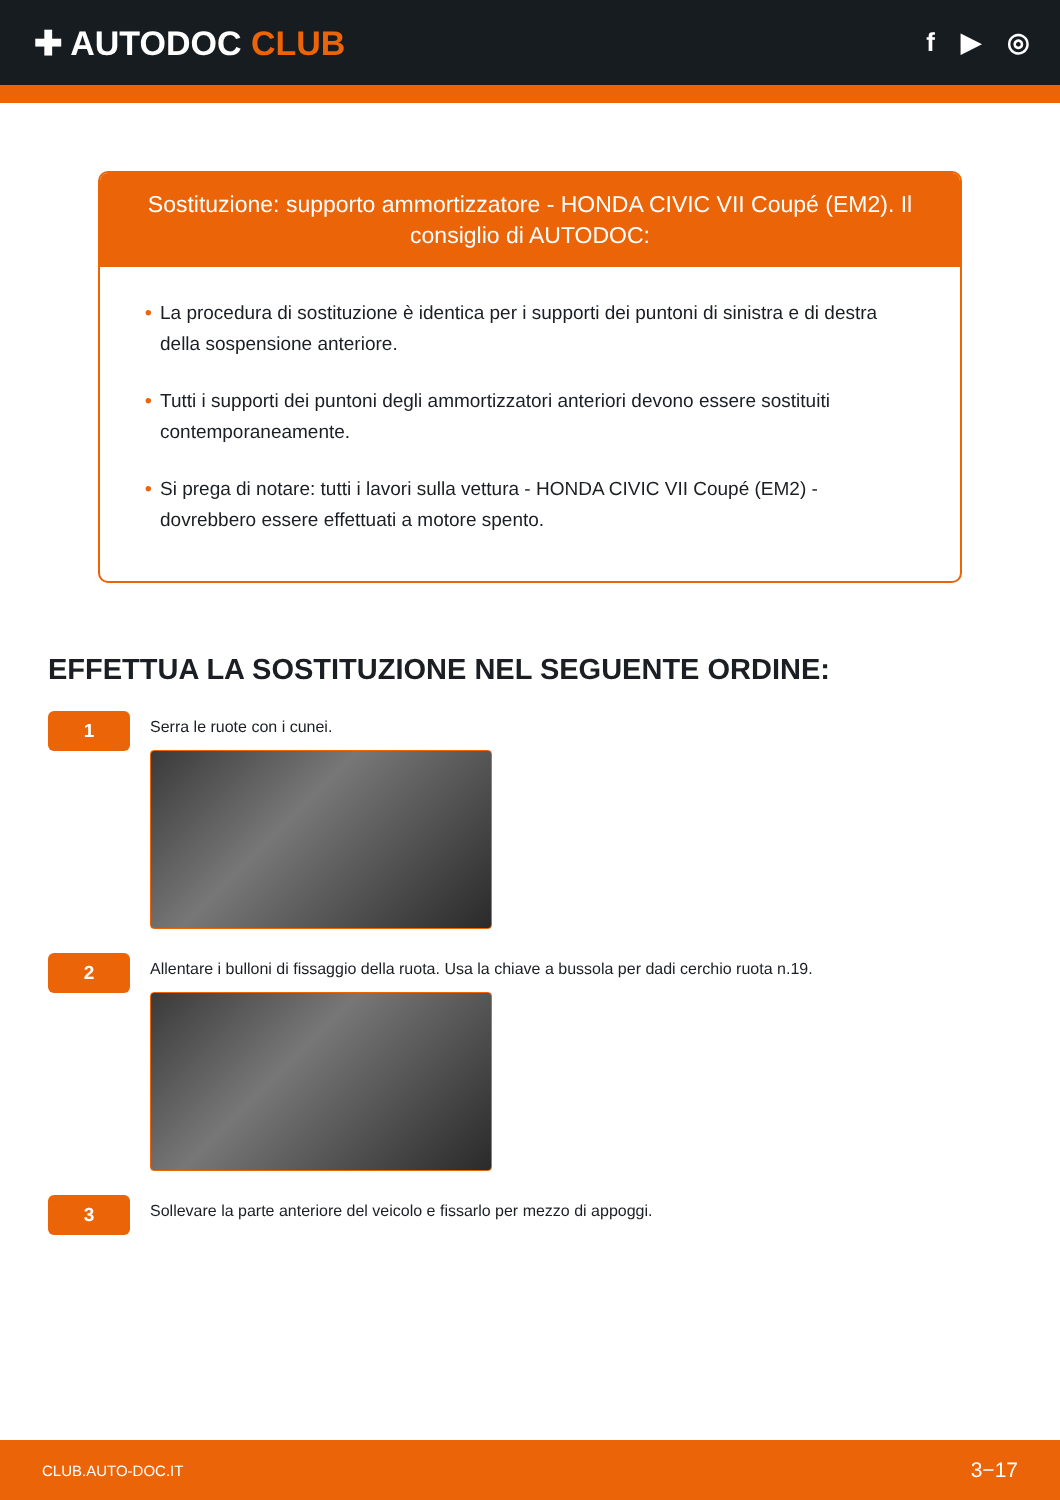✚ AUTODOC CLUB
f ▶ ◎
Sostituzione: supporto ammortizzatore - HONDA CIVIC VII Coupé (EM2). Il consiglio di AUTODOC:
• La procedura di sostituzione è identica per i supporti dei puntoni di sinistra e di destra della sospensione anteriore.
• Tutti i supporti dei puntoni degli ammortizzatori anteriori devono essere sostituiti contemporaneamente.
• Si prega di notare: tutti i lavori sulla vettura - HONDA CIVIC VII Coupé (EM2) - dovrebbero essere effettuati a motore spento.
EFFETTUA LA SOSTITUZIONE NEL SEGUENTE ORDINE:
1
Serra le ruote con i cunei.
2
Allentare i bulloni di fissaggio della ruota. Usa la chiave a bussola per dadi cerchio ruota n.19.
3
Sollevare la parte anteriore del veicolo e fissarlo per mezzo di appoggi.
CLUB.AUTO-DOC.IT 3−17